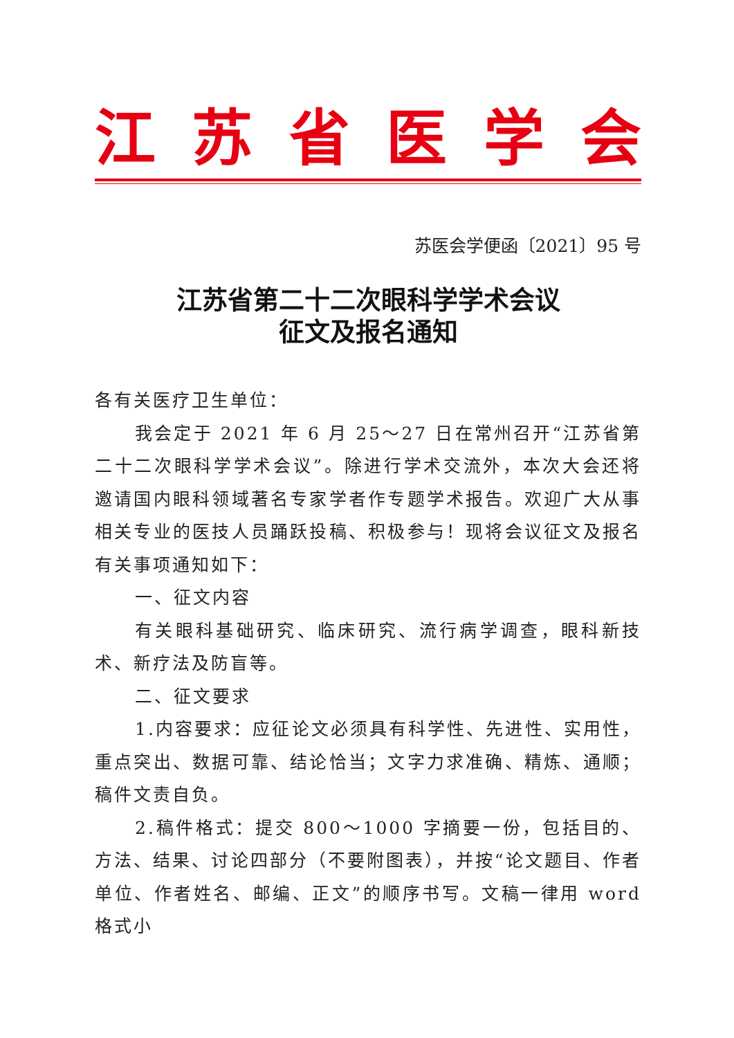江苏省医学会
苏医会学便函〔2021〕95 号
江苏省第二十二次眼科学学术会议
征文及报名通知
各有关医疗卫生单位：
我会定于 2021 年 6 月 25～27 日在常州召开“江苏省第二十二次眼科学学术会议”。除进行学术交流外，本次大会还将邀请国内眼科领域著名专家学者作专题学术报告。欢迎广大从事相关专业的医技人员踊跃投稿、积极参与！现将会议征文及报名有关事项通知如下：
一、征文内容
有关眼科基础研究、临床研究、流行病学调查，眼科新技术、新疗法及防盲等。
二、征文要求
1.内容要求：应征论文必须具有科学性、先进性、实用性，重点突出、数据可靠、结论恰当；文字力求准确、精炼、通顺；稿件文责自负。
2.稿件格式：提交 800～1000 字摘要一份，包括目的、方法、结果、讨论四部分（不要附图表），并按“论文题目、作者单位、作者姓名、邮编、正文”的顺序书写。文稿一律用 word 格式小